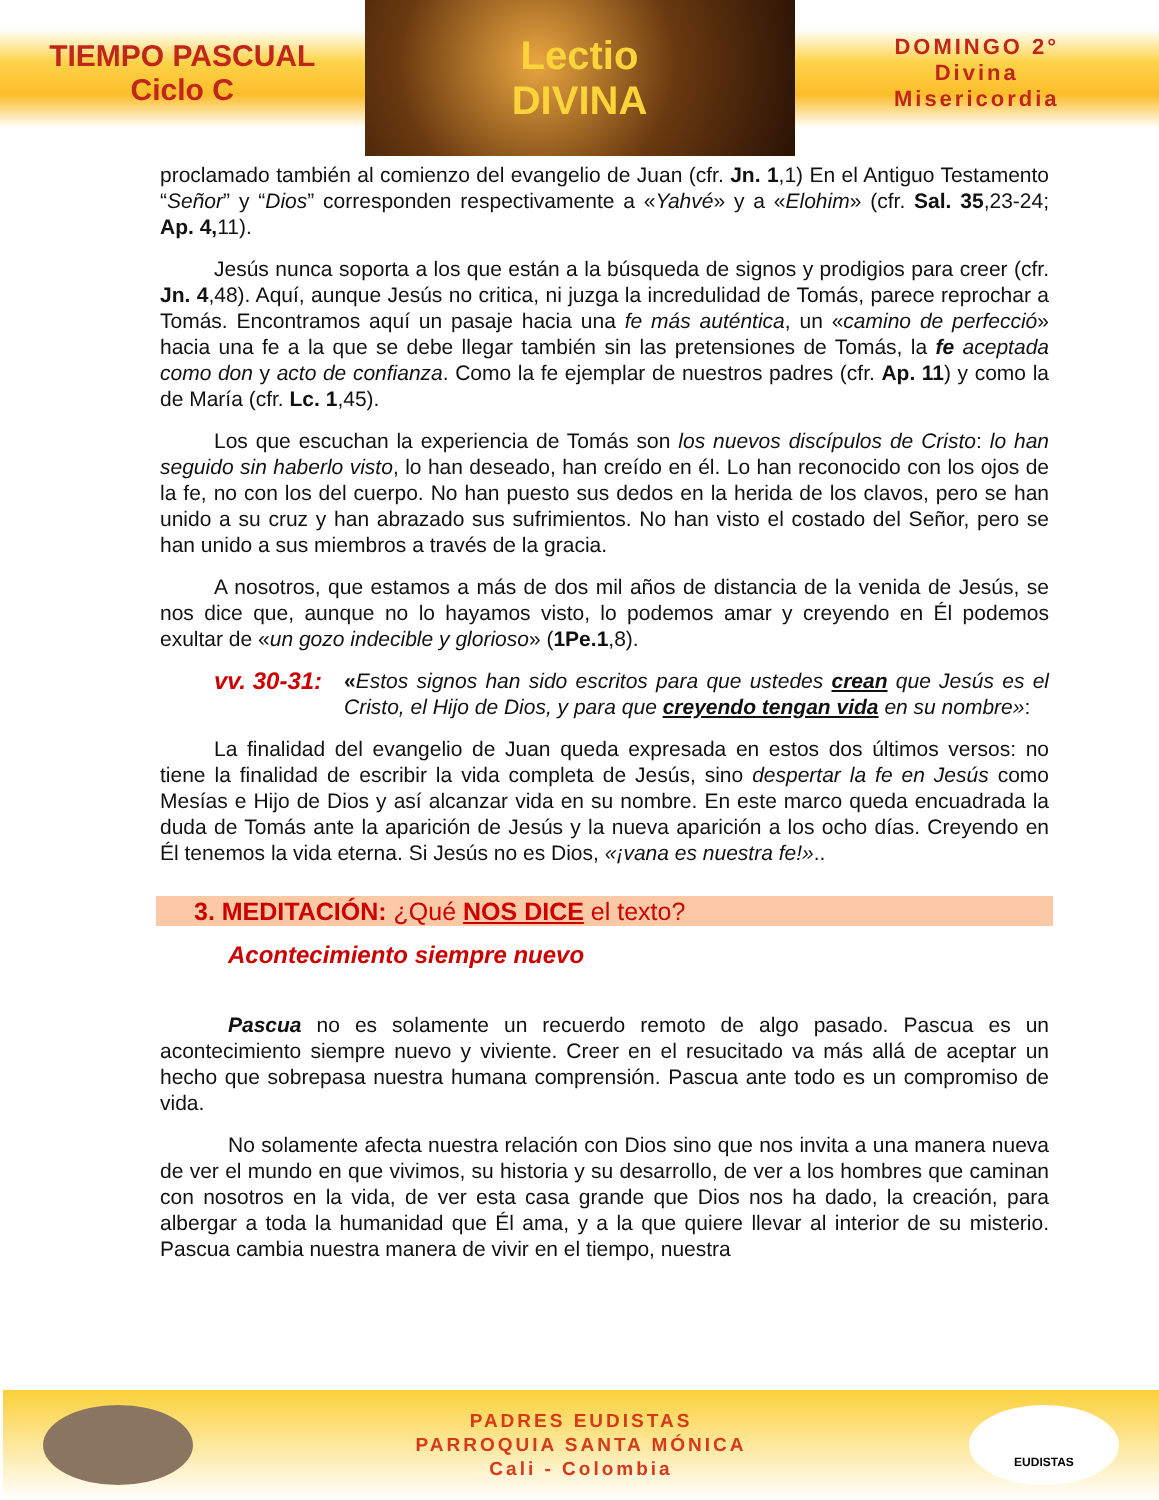TIEMPO PASCUAL
Ciclo C
Lectio
DIVINA
DOMINGO 2°
Divina
Misericordia
proclamado también al comienzo del evangelio de Juan (cfr. Jn. 1,1) En el Antiguo Testamento “Señor” y “Dios” corresponden respectivamente a «Yahvé» y a «Elohim» (cfr. Sal. 35,23-24; Ap. 4, 11).
Jesús nunca soporta a los que están a la búsqueda de signos y prodigios para creer (cfr. Jn. 4,48). Aquí, aunque Jesús no critica, ni juzga la incredulidad de Tomás, parece reprochar a Tomás. Encontramos aquí un pasaje hacia una fe más auténtica, un «camino de perfecció» hacia una fe a la que se debe llegar también sin las pretensiones de Tomás, la fe aceptada como don y acto de confianza. Como la fe ejemplar de nuestros padres (cfr. Ap. 11) y como la de María (cfr. Lc. 1,45).
Los que escuchan la experiencia de Tomás son los nuevos discípulos de Cristo: lo han seguido sin haberlo visto, lo han deseado, han creído en él. Lo han reconocido con los ojos de la fe, no con los del cuerpo. No han puesto sus dedos en la herida de los clavos, pero se han unido a su cruz y han abrazado sus sufrimientos. No han visto el costado del Señor, pero se han unido a sus miembros a través de la gracia.
A nosotros, que estamos a más de dos mil años de distancia de la venida de Jesús, se nos dice que, aunque no lo hayamos visto, lo podemos amar y creyendo en Él podemos exultar de «un gozo indecible y glorioso» (1Pe.1,8).
vv. 30-31:
«Estos signos han sido escritos para que ustedes crean que Jesús es el Cristo, el Hijo de Dios, y para que creyendo tengan vida en su nombre»:
La finalidad del evangelio de Juan queda expresada en estos dos últimos versos: no tiene la finalidad de escribir la vida completa de Jesús, sino despertar la fe en Jesús como Mesías e Hijo de Dios y así alcanzar vida en su nombre. En este marco queda encuadrada la duda de Tomás ante la aparición de Jesús y la nueva aparición a los ocho días. Creyendo en Él tenemos la vida eterna. Si Jesús no es Dios, «¡vana es nuestra fe!»..
3. MEDITACIÓN: ¿Qué NOS DICE el texto?
Acontecimiento siempre nuevo
Pascua no es solamente un recuerdo remoto de algo pasado. Pascua es un acontecimiento siempre nuevo y viviente. Creer en el resucitado va más allá de aceptar un hecho que sobrepasa nuestra humana comprensión. Pascua ante todo es un compromiso de vida.
No solamente afecta nuestra relación con Dios sino que nos invita a una manera nueva de ver el mundo en que vivimos, su historia y su desarrollo, de ver a los hombres que caminan con nosotros en la vida, de ver esta casa grande que Dios nos ha dado, la creación, para albergar a toda la humanidad que Él ama, y a la que quiere llevar al interior de su misterio. Pascua cambia nuestra manera de vivir en el tiempo, nuestra
PADRES EUDISTAS
PARROQUIA SANTA MÓNICA
Cali - Colombia
EUDISTAS